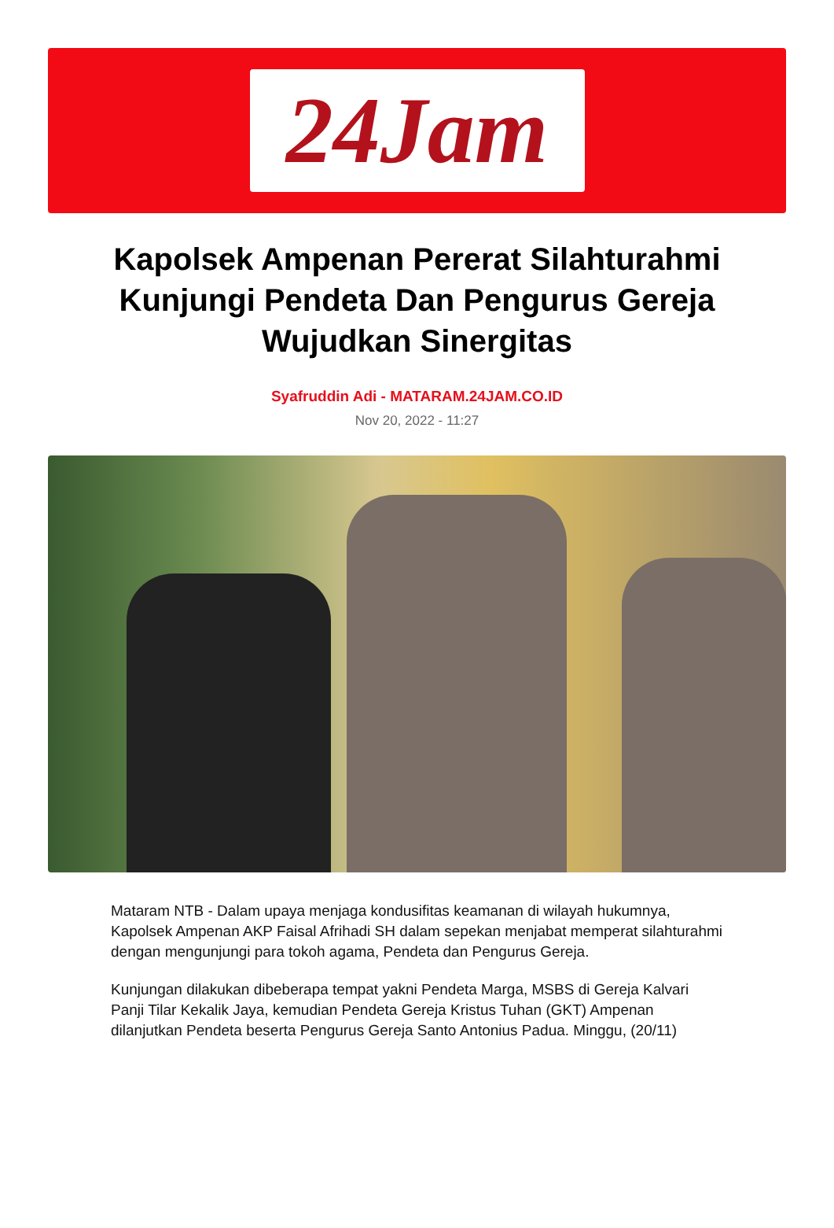24Jam
Kapolsek Ampenan Pererat Silahturahmi Kunjungi Pendeta Dan Pengurus Gereja Wujudkan Sinergitas
Syafruddin Adi - MATARAM.24JAM.CO.ID
Nov 20, 2022 - 11:27
Mataram NTB - Dalam upaya menjaga kondusifitas keamanan di wilayah hukumnya, Kapolsek Ampenan AKP Faisal Afrihadi SH dalam sepekan menjabat memperat silahturahmi dengan mengunjungi para tokoh agama, Pendeta dan Pengurus Gereja.
Kunjungan dilakukan dibeberapa tempat yakni Pendeta Marga, MSBS di Gereja Kalvari Panji Tilar Kekalik Jaya, kemudian Pendeta Gereja Kristus Tuhan (GKT) Ampenan dilanjutkan Pendeta beserta Pengurus Gereja Santo Antonius Padua. Minggu, (20/11)